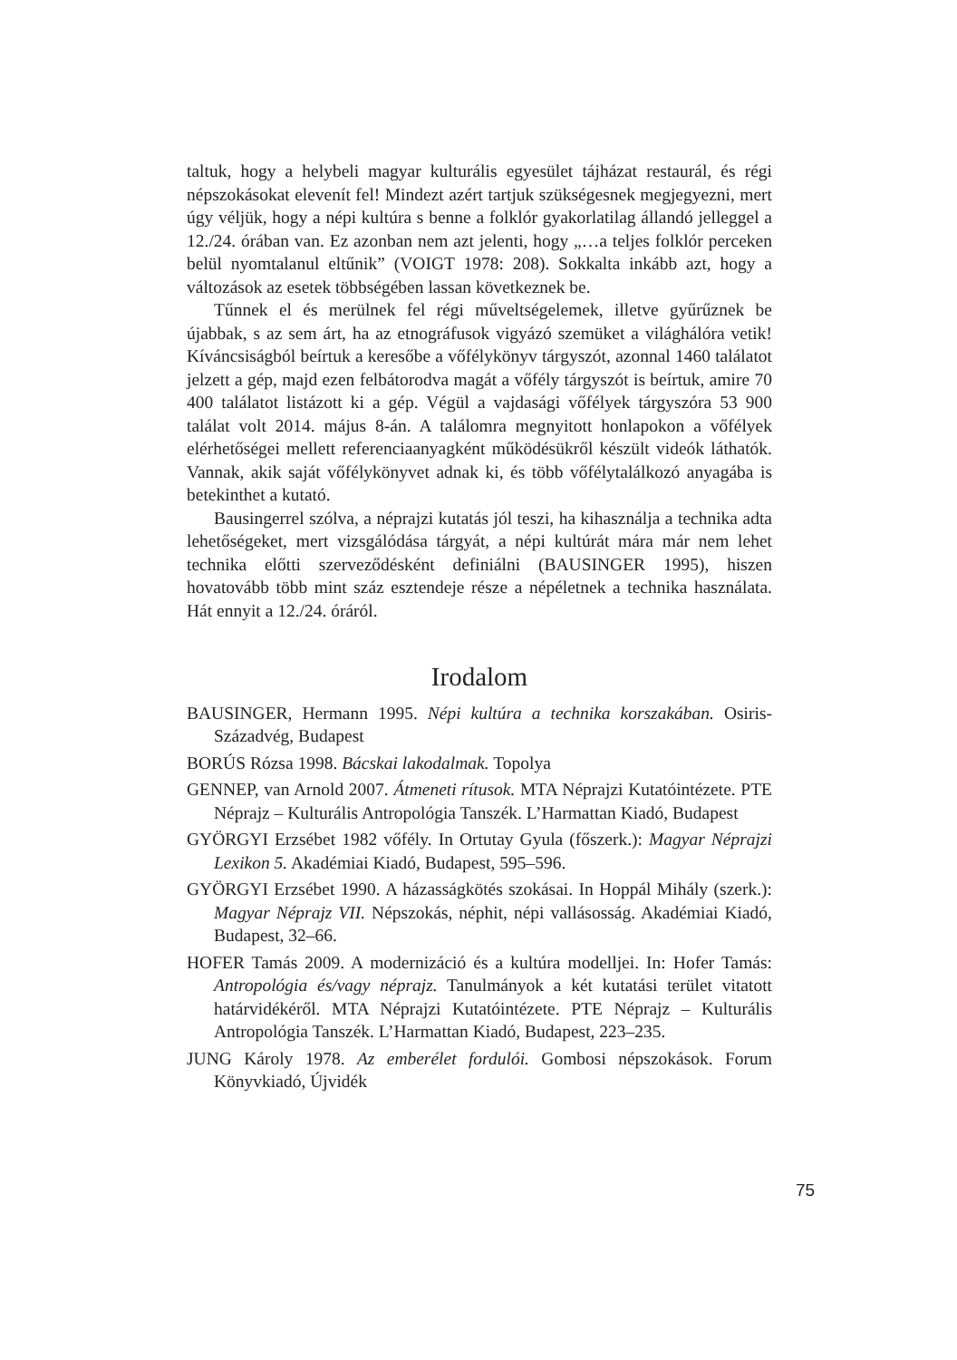taltuk, hogy a helybeli magyar kulturális egyesület tájházat restaurál, és régi népszokásokat elevenít fel! Mindezt azért tartjuk szükségesnek megjegyezni, mert úgy véljük, hogy a népi kultúra s benne a folklór gyakorlatilag állandó jelleggel a 12./24. órában van. Ez azonban nem azt jelenti, hogy „…a teljes folklór perceken belül nyomtalanul eltűnik” (VOIGT 1978: 208). Sokkalta inkább azt, hogy a változások az esetek többségében lassan következnek be.
Tűnnek el és merülnek fel régi műveltségelemek, illetve gyűrűznek be újabbak, s az sem árt, ha az etnográfusok vigyázó szemüket a világhálóra vetik! Kíváncsiságból beírtuk a keresőbe a vőfélykönyv tárgyszót, azonnal 1460 találatot jelzett a gép, majd ezen felbátorodva magát a vőfély tárgyszót is beírtuk, amire 70 400 találatot listázott ki a gép. Végül a vajdasági vőfélyek tárgyszóra 53 900 találat volt 2014. május 8-án. A találomra megnyitott honlapokon a vőfélyek elérhetőségei mellett referenciaanyagként működésükről készült videók láthatók. Vannak, akik saját vőfélykönyvet adnak ki, és több vőfélytalálkozó anyagába is betekinthet a kutató.
Bausingerrel szólva, a néprajzi kutatás jól teszi, ha kihasználja a technika adta lehetőségeket, mert vizsgálódása tárgyát, a népi kultúrát mára már nem lehet technika előtti szerveződésként definiálni (BAUSINGER 1995), hiszen hovatovább több mint száz esztendeje része a népéletnek a technika használata. Hát ennyit a 12./24. óráról.
Irodalom
BAUSINGER, Hermann 1995. Népi kultúra a technika korszakában. Osiris-Századvég, Budapest
BORÚS Rózsa 1998. Bácskai lakodalmak. Topolya
GENNEP, van Arnold 2007. Átmeneti rítusok. MTA Néprajzi Kutatóintézete. PTE Néprajz – Kulturális Antropológia Tanszék. L’Harmattan Kiadó, Budapest
GYÖRGYI Erzsébet 1982 vőfély. In Ortutay Gyula (főszerk.): Magyar Néprajzi Lexikon 5. Akadémiai Kiadó, Budapest, 595–596.
GYÖRGYI Erzsébet 1990. A házasságkötés szokásai. In Hoppál Mihály (szerk.): Magyar Néprajz VII. Népszokás, néphit, népi vallásosság. Akadémiai Kiadó, Budapest, 32–66.
HOFER Tamás 2009. A modernizáció és a kultúra modelljei. In: Hofer Tamás: Antropológia és/vagy néprajz. Tanulmányok a két kutatási terület vitatott határvidékéről. MTA Néprajzi Kutatóintézete. PTE Néprajz – Kulturális Antropológia Tanszék. L’Harmattan Kiadó, Budapest, 223–235.
JUNG Károly 1978. Az emberélet fordulói. Gombosi népszokások. Forum Könyvkiadó, Újvidék
75